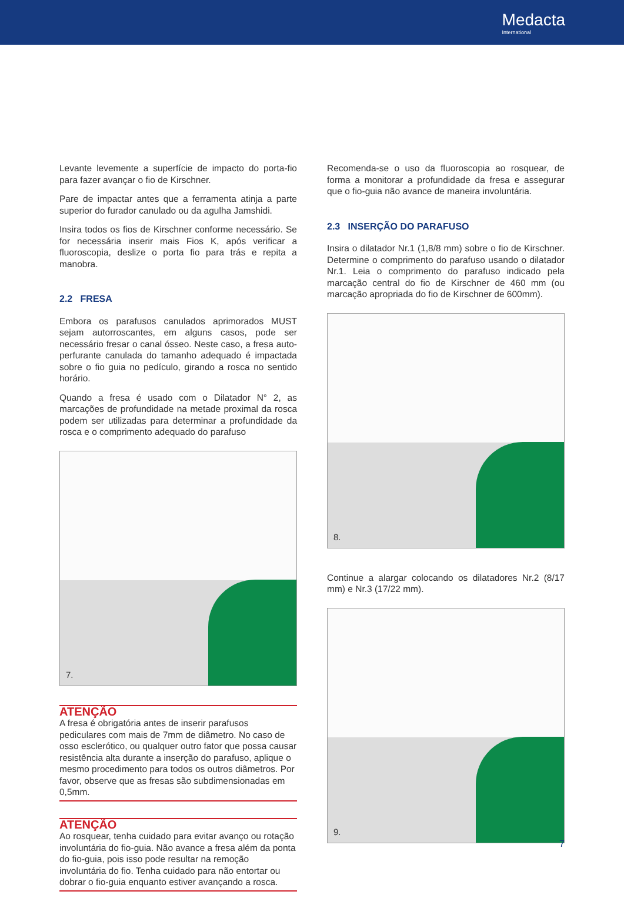Medacta
International
Levante levemente a superfície de impacto do porta-fio para fazer avançar o fio de Kirschner.
Pare de impactar antes que a ferramenta atinja a parte superior do furador canulado ou da agulha Jamshidi.
Insira todos os fios de Kirschner conforme necessário. Se for necessária inserir mais Fios K, após verificar a fluoroscopia, deslize o porta fio para trás e repita a manobra.
2.2 FRESA
Embora os parafusos canulados aprimorados MUST sejam autorroscantes, em alguns casos, pode ser necessário fresar o canal ósseo. Neste caso, a fresa auto-perfurante canulada do tamanho adequado é impactada sobre o fio guia no pedículo, girando a rosca no sentido horário.
Quando a fresa é usado com o Dilatador N° 2, as marcações de profundidade na metade proximal da rosca podem ser utilizadas para determinar a profundidade da rosca e o comprimento adequado do parafuso
7.
ATENÇÃO
A fresa é obrigatória antes de inserir parafusos pediculares com mais de 7mm de diâmetro. No caso de osso esclerótico, ou qualquer outro fator que possa causar resistência alta durante a inserção do parafuso, aplique o mesmo procedimento para todos os outros diâmetros. Por favor, observe que as fresas são subdimensionadas em 0,5mm.
ATENÇÃO
Ao rosquear, tenha cuidado para evitar avanço ou rotação involuntária do fio-guia. Não avance a fresa além da ponta do fio-guia, pois isso pode resultar na remoção involuntária do fio. Tenha cuidado para não entortar ou dobrar o fio-guia enquanto estiver avançando a rosca.
Recomenda-se o uso da fluoroscopia ao rosquear, de forma a monitorar a profundidade da fresa e assegurar que o fio-guia não avance de maneira involuntária.
2.3 INSERÇÃO DO PARAFUSO
Insira o dilatador Nr.1 (1,8/8 mm) sobre o fio de Kirschner. Determine o comprimento do parafuso usando o dilatador Nr.1. Leia o comprimento do parafuso indicado pela marcação central do fio de Kirschner de 460 mm (ou marcação apropriada do fio de Kirschner de 600mm).
8.
Continue a alargar colocando os dilatadores Nr.2 (8/17 mm) e Nr.3 (17/22 mm).
9.
7